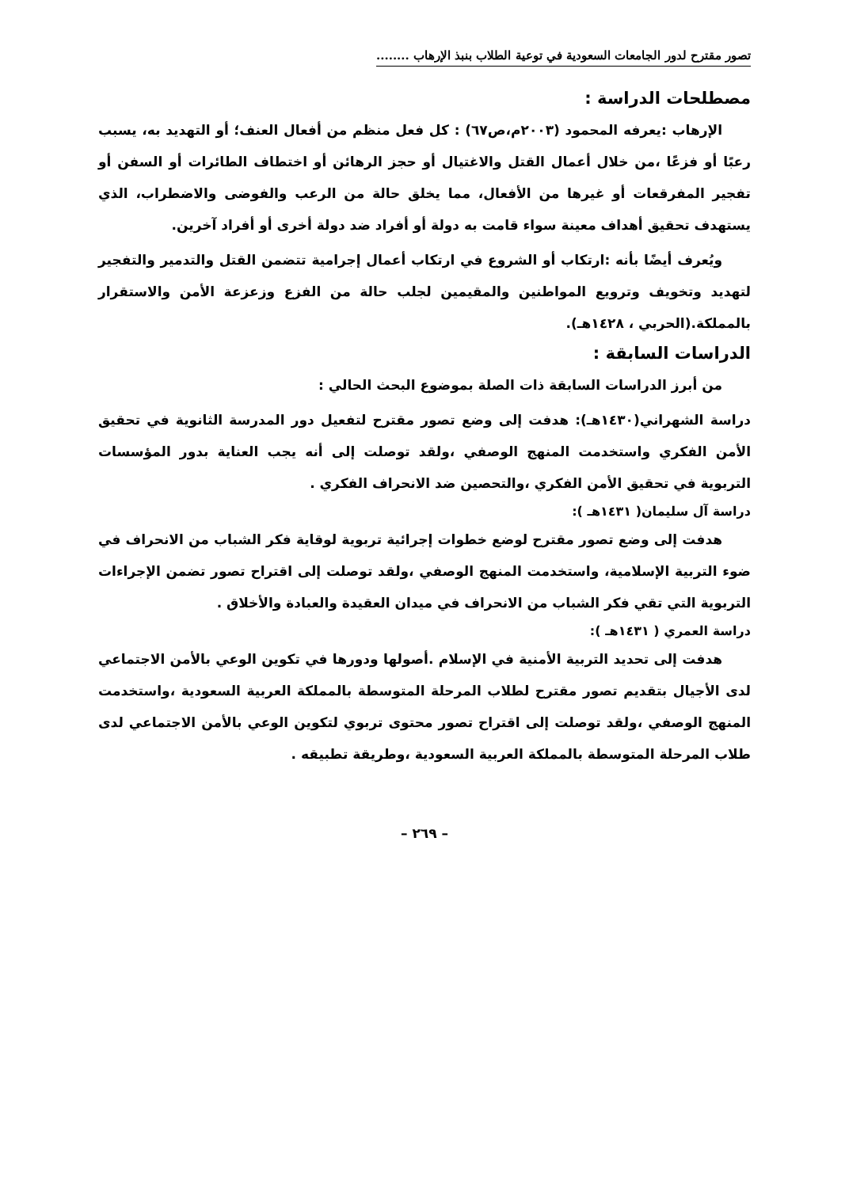تصور مقترح لدور الجامعات السعودية في توعية الطلاب بنبذ الإرهاب ........
مصطلحات الدراسة :
الإرهاب :يعرفه المحمود (٢٠٠٣م،ص٦٧) : كل فعل منظم من أفعال العنف؛ أو التهديد به، يسبب رعبًا أو فزعًا ،من خلال أعمال القتل والاغتيال أو حجز الرهائن أو اختطاف الطائرات أو السفن أو تفجير المفرقعات أو غيرها من الأفعال، مما يخلق حالة من الرعب والفوضى والاضطراب، الذي يستهدف تحقيق أهداف معينة سواء قامت به دولة أو أفراد ضد دولة أخرى أو أفراد آخرين.
ويُعرف أيضًا بأنه :ارتكاب أو الشروع في ارتكاب أعمال إجرامية تتضمن القتل والتدمير والتفجير لتهديد وتخويف وترويع المواطنين والمقيمين لجلب حالة من الفزع وزعزعة الأمن والاستقرار بالمملكة.(الحربي ، ١٤٢٨هـ).
الدراسات السابقة :
من أبرز الدراسات السابقة ذات الصلة بموضوع البحث الحالي :
دراسة الشهراني(١٤٣٠هـ): هدفت إلى وضع تصور مقترح لتفعيل دور المدرسة الثانوية في تحقيق الأمن الفكري واستخدمت المنهج الوصفي ،ولقد توصلت إلى أنه يجب العناية بدور المؤسسات التربوية في تحقيق الأمن الفكري ،والتحصين ضد الانحراف الفكري .
دراسة آل سليمان( ١٤٣١هـ ):
هدفت إلى وضع تصور مقترح لوضع خطوات إجرائية تربوية لوقاية فكر الشباب من الانحراف في ضوء التربية الإسلامية، واستخدمت المنهج الوصفي ،ولقد توصلت إلى اقتراح تصور تضمن الإجراءات التربوية التي تقي فكر الشباب من الانحراف في ميدان العقيدة والعبادة والأخلاق .
دراسة العمري ( ١٤٣١هـ ):
هدفت إلى تحديد التربية الأمنية في الإسلام .أصولها ودورها في تكوين الوعي بالأمن الاجتماعي لدى الأجيال بتقديم تصور مقترح لطلاب المرحلة المتوسطة بالمملكة العربية السعودية ،واستخدمت المنهج الوصفي ،ولقد توصلت إلى اقتراح تصور محتوى تربوي لتكوين الوعي بالأمن الاجتماعي لدى طلاب المرحلة المتوسطة بالمملكة العربية السعودية ،وطريقة تطبيقه .
– ٢٦٩ –